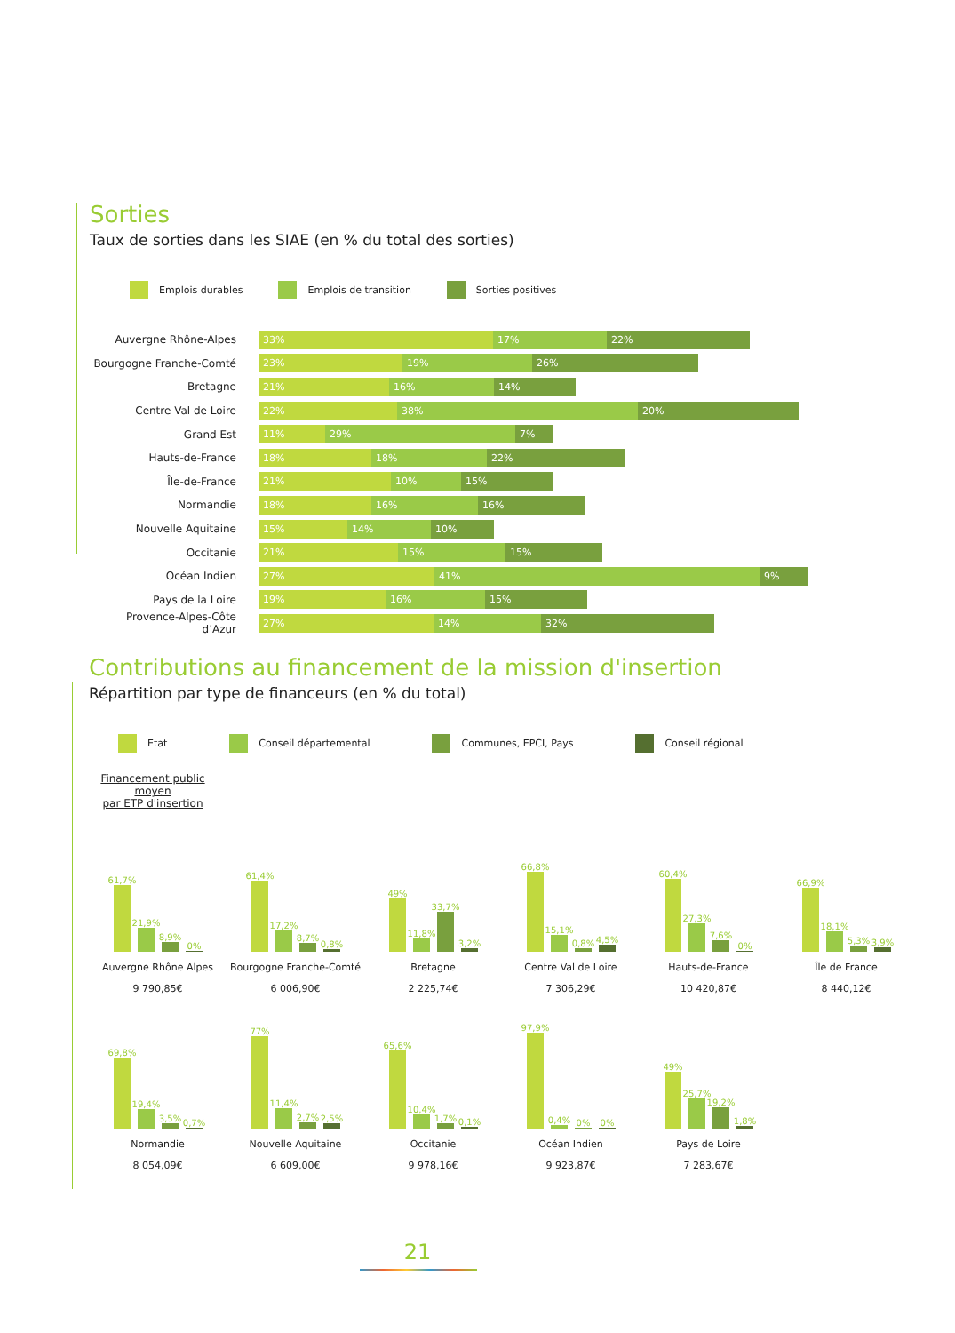Sorties
Taux de sorties dans les SIAE (en % du total des sorties)
Emplois durables Emplois de transition Sorties positives
Auvergne Rhône-Alpes
33% 17% 22%
Bourgogne Franche-Comté
23% 19% 26%
Bretagne
21% 16% 14%
Centre Val de Loire
22% 38% 20%
Grand Est
11% 29% 7%
Hauts-de-France
18% 18% 22%
Île-de-France
21% 10% 15%
Normandie
18% 16% 16%
Nouvelle Aquitaine
15% 14% 10%
Occitanie
21% 15% 15%
Océan Indien
27% 41% 9%
Pays de la Loire
19% 16% 15%
Provence-Alpes-Côte d’Azur
27% 14% 32%
Contributions au financement de la mission d'insertion
Répartition par type de financeurs (en % du total)
Etat Conseil départemental Communes, EPCI, Pays Conseil régional
Financement public moyen
par ETP d'insertion
61,7%
21,9%
8,9%
0%
Auvergne Rhône Alpes
9 790,85€
61,4%
17,2%
8,7%
0,8%
Bourgogne Franche-Comté
6 006,90€
49%
11,8%
33,7%
3,2%
Bretagne
2 225,74€
66,8%
15,1%
0,8%
4,5%
Centre Val de Loire
7 306,29€
60,4%
27,3%
7,6%
0%
Hauts-de-France
10 420,87€
66,9%
18,1%
5,3%
3,9%
Île de France
8 440,12€
69,8%
19,4%
3,5%
0,7%
Normandie
8 054,09€
77%
11,4%
2,7%
2,5%
Nouvelle Aquitaine
6 609,00€
65,6%
10,4%
1,7%
0,1%
Occitanie
9 978,16€
97,9%
0,4%
0%
0%
Océan Indien
9 923,87€
49%
25,7%
19,2%
1,8%
Pays de Loire
7 283,67€
21